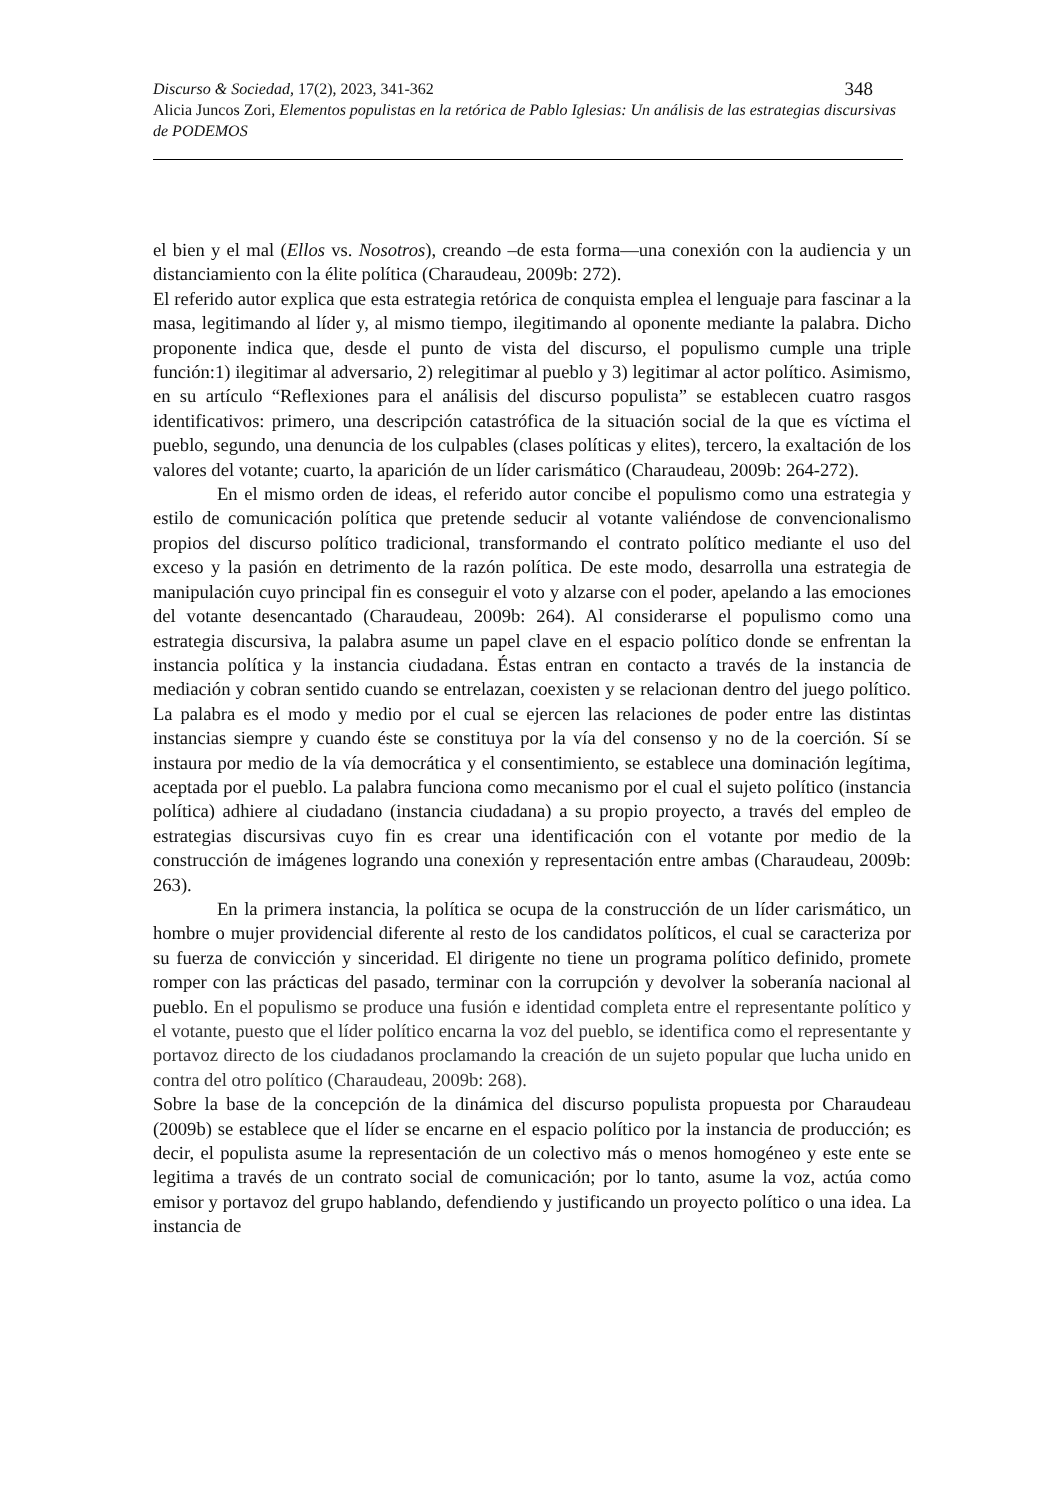Discurso & Sociedad, 17(2), 2023, 341-362 348
Alicia Juncos Zori, Elementos populistas en la retórica de Pablo Iglesias: Un análisis de las estrategias discursivas de PODEMOS
el bien y el mal (Ellos vs. Nosotros), creando –de esta forma—una conexión con la audiencia y un distanciamiento con la élite política (Charaudeau, 2009b: 272).
El referido autor explica que esta estrategia retórica de conquista emplea el lenguaje para fascinar a la masa, legitimando al líder y, al mismo tiempo, ilegitimando al oponente mediante la palabra. Dicho proponente indica que, desde el punto de vista del discurso, el populismo cumple una triple función:1) ilegitimar al adversario, 2) relegitimar al pueblo y 3) legitimar al actor político. Asimismo, en su artículo “Reflexiones para el análisis del discurso populista” se establecen cuatro rasgos identificativos: primero, una descripción catastrófica de la situación social de la que es víctima el pueblo, segundo, una denuncia de los culpables (clases políticas y elites), tercero, la exaltación de los valores del votante; cuarto, la aparición de un líder carismático (Charaudeau, 2009b: 264-272).
En el mismo orden de ideas, el referido autor concibe el populismo como una estrategia y estilo de comunicación política que pretende seducir al votante valiéndose de convencionalismo propios del discurso político tradicional, transformando el contrato político mediante el uso del exceso y la pasión en detrimento de la razón política. De este modo, desarrolla una estrategia de manipulación cuyo principal fin es conseguir el voto y alzarse con el poder, apelando a las emociones del votante desencantado (Charaudeau, 2009b: 264). Al considerarse el populismo como una estrategia discursiva, la palabra asume un papel clave en el espacio político donde se enfrentan la instancia política y la instancia ciudadana. Éstas entran en contacto a través de la instancia de mediación y cobran sentido cuando se entrelazan, coexisten y se relacionan dentro del juego político. La palabra es el modo y medio por el cual se ejercen las relaciones de poder entre las distintas instancias siempre y cuando éste se constituya por la vía del consenso y no de la coerción. Sí se instaura por medio de la vía democrática y el consentimiento, se establece una dominación legítima, aceptada por el pueblo. La palabra funciona como mecanismo por el cual el sujeto político (instancia política) adhiere al ciudadano (instancia ciudadana) a su propio proyecto, a través del empleo de estrategias discursivas cuyo fin es crear una identificación con el votante por medio de la construcción de imágenes logrando una conexión y representación entre ambas (Charaudeau, 2009b: 263).
En la primera instancia, la política se ocupa de la construcción de un líder carismático, un hombre o mujer providencial diferente al resto de los candidatos políticos, el cual se caracteriza por su fuerza de convicción y sinceridad. El dirigente no tiene un programa político definido, promete romper con las prácticas del pasado, terminar con la corrupción y devolver la soberanía nacional al pueblo. En el populismo se produce una fusión e identidad completa entre el representante político y el votante, puesto que el líder político encarna la voz del pueblo, se identifica como el representante y portavoz directo de los ciudadanos proclamando la creación de un sujeto popular que lucha unido en contra del otro político (Charaudeau, 2009b: 268).
Sobre la base de la concepción de la dinámica del discurso populista propuesta por Charaudeau (2009b) se establece que el líder se encarne en el espacio político por la instancia de producción; es decir, el populista asume la representación de un colectivo más o menos homogéneo y este ente se legitima a través de un contrato social de comunicación; por lo tanto, asume la voz, actúa como emisor y portavoz del grupo hablando, defendiendo y justificando un proyecto político o una idea. La instancia de